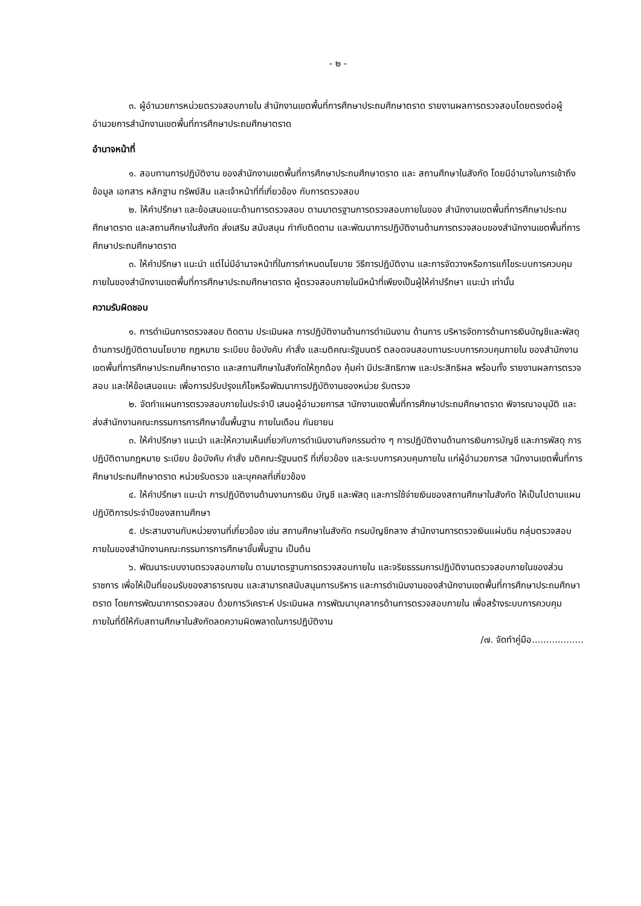- ๒ -
๓. ผู้อำนวยการหน่วยตรวจสอบภายใน สำนักงานเขตพื้นที่การศึกษาประถมศึกษาตราด รายงานผลการตรวจสอบโดยตรงต่อผู้อำนวยการสำนักงานเขตพื้นที่การศึกษาประถมศึกษาตราด
อำนาจหน้าที่
๑. สอบทานการปฏิบัติงาน ของสำนักงานเขตพื้นที่การศึกษาประถมศึกษาตราด และ สถานศึกษาในสังกัด โดยมีอำนาจในการเข้าถึงข้อมูล เอกสาร หลักฐาน ทรัพย์สิน และเจ้าหน้าที่ที่เกี่ยวข้อง กับการตรวจสอบ
๒. ให้คำปรึกษา และข้อเสนอแนะด้านการตรวจสอบ ตามมาตรฐานการตรวจสอบภายในของ สำนักงานเขตพื้นที่การศึกษาประถมศึกษาตราด และสถานศึกษาในสังกัด ส่งเสริม สนับสนุน กำกับติดตาม และพัฒนาการปฏิบัติงานด้านการตรวจสอบของสำนักงานเขตพื้นที่การศึกษาประถมศึกษาตราด
๓. ให้คำปรึกษา แนะนำ แต่ไม่มีอำนาจหน้าที่ในการกำหนดนโยบาย วิธีการปฏิบัติงาน และการจัดวางหรือการแก้ไขระบบการควบคุมภายในของสำนักงานเขตพื้นที่การศึกษาประถมศึกษาตราด ผู้ตรวจสอบภายในมีหน้าที่เพียงเป็นผู้ให้คำปรึกษา แนะนำ เท่านั้น
ความรับผิดชอบ
๑. การดำเนินการตรวจสอบ ติดตาม ประเมินผล การปฏิบัติงานด้านการดำเนินงาน ด้านการ บริหารจัดการด้านการเงินบัญชีและพัสดุ ด้านการปฏิบัติตามนโยบาย กฎหมาย ระเบียบ ข้อบังคับ คำสั่ง และมติคณะรัฐมนตรี ตลอดจนสอบทานระบบการควบคุมภายใน ของสำนักงานเขตพื้นที่การศึกษาประถมศึกษาตราด และสถานศึกษาในสังกัดให้ถูกต้อง คุ้มค่า มีประสิทธิภาพ และประสิทธิผล พร้อมทั้ง รายงานผลการตรวจสอบ และให้ข้อเสนอแนะ เพื่อการปรับปรุงแก้ไขหรือพัฒนาการปฏิบัติงานของหน่วย รับตรวจ
๒. จัดทำแผนการตรวจสอบภายในประจำปี เสนอผู้อำนวยการส านักงานเขตพื้นที่การศึกษาประถมศึกษาตราด พิจารณาอนุมัติ และส่งสำนักงานคณะกรรมการการศึกษาขั้นพื้นฐาน ภายในเดือน กันยายน
๓. ให้คำปรึกษา แนะนำ และให้ความเห็นเกี่ยวกับการดำเนินงานกิจกรรมต่าง ๆ การปฏิบัติงานด้านการเงินการบัญชี และการพัสดุ การปฏิบัติตามกฎหมาย ระเบียบ ข้อบังคับ คำสั่ง มติคณะรัฐมนตรี ที่เกี่ยวข้อง และระบบการควบคุมภายใน แก่ผู้อำนวยการส านักงานเขตพื้นที่การศึกษาประถมศึกษาตราด หน่วยรับตรวจ และบุคคลที่เกี่ยวข้อง
๔. ให้คำปรึกษา แนะนำ การปฏิบัติงานด้านงานการเงิน บัญชี และพัสดุ และการใช้จ่ายเงินของสถานศึกษาในสังกัด ให้เป็นไปตามแผนปฏิบัติการประจำปีของสถานศึกษา
๕. ประสานงานกับหน่วยงานที่เกี่ยวข้อง เช่น สถานศึกษาในสังกัด กรมบัญชีกลาง สำนักงานการตรวจเงินแผ่นดิน กลุ่มตรวจสอบภายในของสำนักงานคณะกรรมการการศึกษาขั้นพื้นฐาน เป็นต้น
๖. พัฒนาระบบงานตรวจสอบภายใน ตามมาตรฐานการตรวจสอบภายใน และจริยธรรมการปฏิบัติงานตรวจสอบภายในของส่วนราชการ เพื่อให้เป็นที่ยอมรับของสาธารณชน และสามารถสนับสนุนการบริหาร และการดำเนินงานของสำนักงานเขตพื้นที่การศึกษาประถมศึกษาตราด โดยการพัฒนาการตรวจสอบ ด้วยการวิเคราะห์ ประเมินผล การพัฒนาบุคลากรด้านการตรวจสอบภายใน เพื่อสร้างระบบการควบคุม ภายในที่ดีให้กับสถานศึกษาในสังกัดลดความผิดพลาดในการปฏิบัติงาน
/๗. จัดทำคู่มือ..................